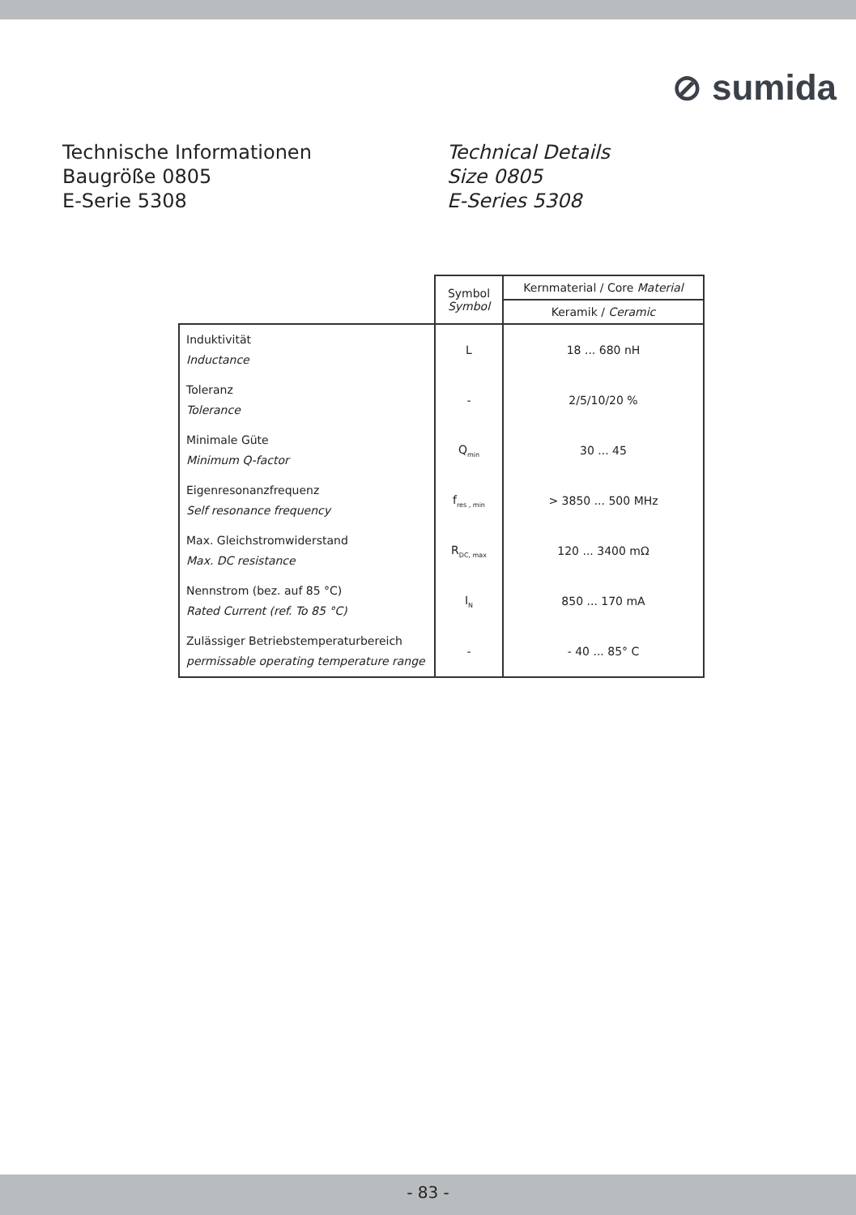⊘ sumida
Technische Informationen
Baugröße 0805
E-Serie 5308
Technical Details
Size 0805
E-Series 5308
| | Symbol Symbol | Kernmaterial / Core Material |
| | | Keramik / Ceramic |
| Induktivität Inductance | L | 18 ... 680 nH |
| Toleranz Tolerance | - | 2/5/10/20 % |
| Minimale Güte Minimum Q-factor | Q<sub>min</sub> | 30 ... 45 |
| Eigenresonanzfrequenz Self resonance frequency | f<sub>res , min</sub> | > 3850 ... 500 MHz |
| Max. Gleichstromwiderstand Max. DC resistance | R<sub>DC, max</sub> | 120 ... 3400 mΩ |
| Nennstrom (bez. auf 85 °C) Rated Current (ref. To 85 °C) | I<sub>N</sub> | 850 ... 170 mA |
| Zulässiger Betriebstemperaturbereich permissable operating temperature range | - | - 40 ... 85° C |
- 83 -